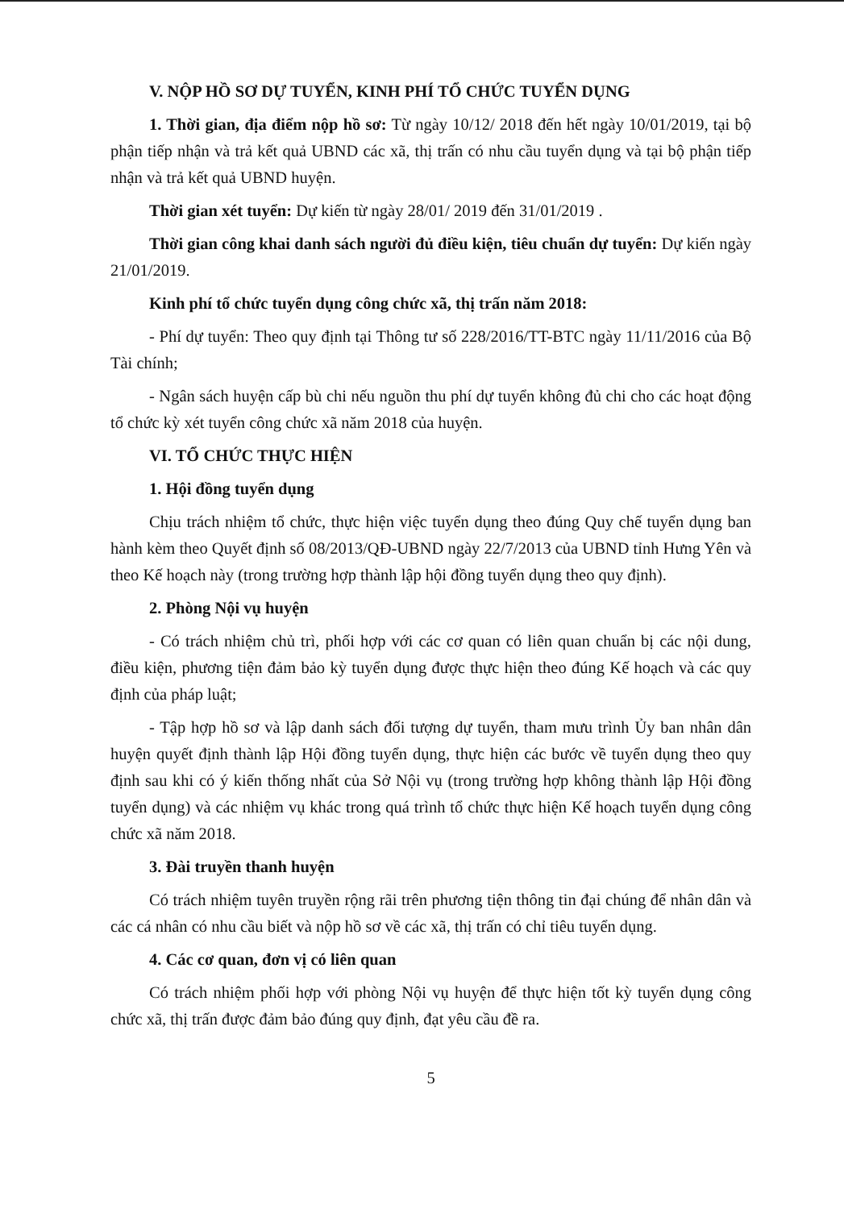V. NỘP HỒ SƠ DỰ TUYỂN, KINH PHÍ TỔ CHỨC TUYỂN DỤNG
1. Thời gian, địa điểm nộp hồ sơ: Từ ngày 10/12/ 2018 đến hết ngày 10/01/2019, tại bộ phận tiếp nhận và trả kết quả UBND các xã, thị trấn có nhu cầu tuyển dụng và tại bộ phận tiếp nhận và trả kết quả UBND huyện.
Thời gian xét tuyển: Dự kiến từ ngày 28/01/ 2019 đến 31/01/2019 .
Thời gian công khai danh sách người đủ điều kiện, tiêu chuẩn dự tuyển: Dự kiến ngày 21/01/2019.
Kinh phí tổ chức tuyển dụng công chức xã, thị trấn năm 2018:
- Phí dự tuyển: Theo quy định tại Thông tư số 228/2016/TT-BTC ngày 11/11/2016 của Bộ Tài chính;
- Ngân sách huyện cấp bù chi nếu nguồn thu phí dự tuyển không đủ chi cho các hoạt động tổ chức kỳ xét tuyển công chức xã năm 2018 của huyện.
VI. TỔ CHỨC THỰC HIỆN
1. Hội đồng tuyển dụng
Chịu trách nhiệm tổ chức, thực hiện việc tuyển dụng theo đúng Quy chế tuyển dụng ban hành kèm theo Quyết định số 08/2013/QĐ-UBND ngày 22/7/2013 của UBND tỉnh Hưng Yên và theo Kế hoạch này (trong trường hợp thành lập hội đồng tuyển dụng theo quy định).
2. Phòng Nội vụ huyện
- Có trách nhiệm chủ trì, phối hợp với các cơ quan có liên quan chuẩn bị các nội dung, điều kiện, phương tiện đảm bảo kỳ tuyển dụng được thực hiện theo đúng Kế hoạch và các quy định của pháp luật;
- Tập hợp hồ sơ và lập danh sách đối tượng dự tuyển, tham mưu trình Ủy ban nhân dân huyện quyết định thành lập Hội đồng tuyển dụng, thực hiện các bước về tuyển dụng theo quy định sau khi có ý kiến thống nhất của Sở Nội vụ (trong trường hợp không thành lập Hội đồng tuyển dụng) và các nhiệm vụ khác trong quá trình tổ chức thực hiện Kế hoạch tuyển dụng công chức xã năm 2018.
3. Đài truyền thanh huyện
Có trách nhiệm tuyên truyền rộng rãi trên phương tiện thông tin đại chúng để nhân dân và các cá nhân có nhu cầu biết và nộp hồ sơ về các xã, thị trấn có chỉ tiêu tuyển dụng.
4. Các cơ quan, đơn vị có liên quan
Có trách nhiệm phối hợp với phòng Nội vụ huyện để thực hiện tốt kỳ tuyển dụng công chức xã, thị trấn được đảm bảo đúng quy định, đạt yêu cầu đề ra.
5